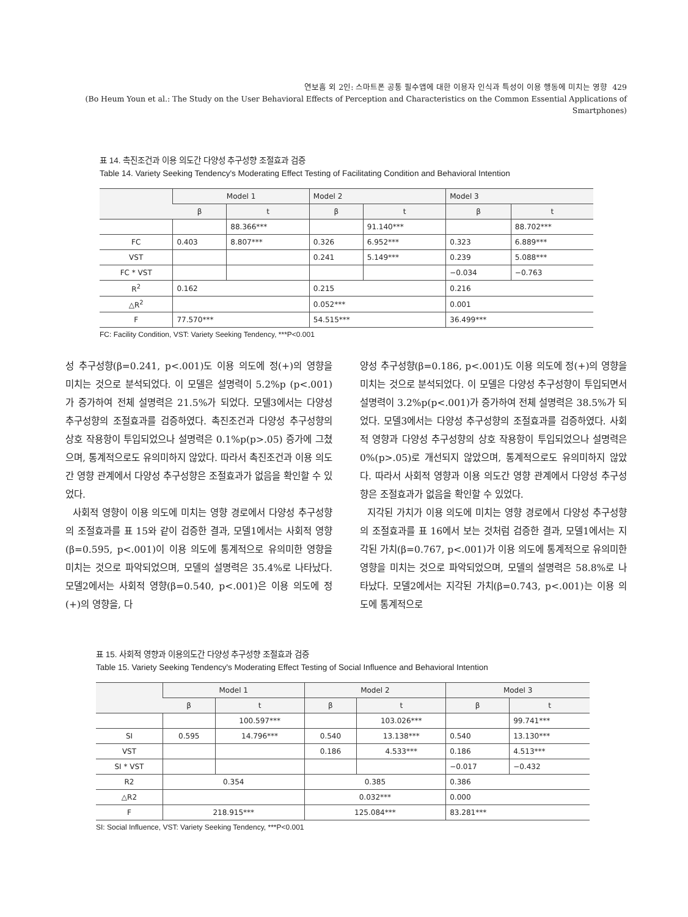연보흠 외 2인: 스마트폰 공통 필수앱에 대한 이용자 인식과 특성이 이용 행동에 미치는 영향 429
(Bo Heum Youn et al.: The Study on the User Behavioral Effects of Perception and Characteristics on the Common Essential Applications of Smartphones)
표 14. 촉진조건과 이용 의도간 다양성 추구성향 조절효과 검증
Table 14. Variety Seeking Tendency's Moderating Effect Testing of Facilitating Condition and Behavioral Intention
| | Model 1 | | Model 2 | | Model 3 | |
| --- | --- | --- | --- | --- | --- | --- |
| | β | t | β | t | β | t |
| | | 88.366*** | | 91.140*** | | 88.702*** |
| FC | 0.403 | 8.807*** | 0.326 | 6.952*** | 0.323 | 6.889*** |
| VST | | | 0.241 | 5.149*** | 0.239 | 5.088*** |
| FC * VST | | | | | −0.034 | −0.763 |
| R<sup>2</sup> | 0.162 | | 0.215 | | 0.216 | |
| △R<sup>2</sup> | | | 0.052*** | | 0.001 | |
| F | 77.570*** | | 54.515*** | | 36.499*** | |
FC: Facility Condition, VST: Variety Seeking Tendency, ***P<0.001
성 추구성향(β=0.241, p<.001)도 이용 의도에 정(+)의 영향을 미치는 것으로 분석되었다. 이 모델은 설명력이 5.2%p (p<.001)가 증가하여 전체 설명력은 21.5%가 되었다. 모델3에서는 다양성 추구성향의 조절효과를 검증하였다. 촉진조건과 다양성 추구성향의 상호 작용항이 투입되었으나 설명력은 0.1%p(p>.05) 증가에 그쳤으며, 통계적으로도 유의미하지 않았다. 따라서 촉진조건과 이용 의도간 영향 관계에서 다양성 추구성향은 조절효과가 없음을 확인할 수 있었다.
사회적 영향이 이용 의도에 미치는 영향 경로에서 다양성 추구성향의 조절효과를 표 15와 같이 검증한 결과, 모델1에서는 사회적 영향(β=0.595, p<.001)이 이용 의도에 통계적으로 유의미한 영향을 미치는 것으로 파악되었으며, 모델의 설명력은 35.4%로 나타났다. 모델2에서는 사회적 영향(β=0.540, p<.001)은 이용 의도에 정(+)의 영향을, 다
양성 추구성향(β=0.186, p<.001)도 이용 의도에 정(+)의 영향을 미치는 것으로 분석되었다. 이 모델은 다양성 추구성향이 투입되면서 설명력이 3.2%p(p<.001)가 증가하여 전체 설명력은 38.5%가 되었다. 모델3에서는 다양성 추구성향의 조절효과를 검증하였다. 사회적 영향과 다양성 추구성향의 상호 작용항이 투입되었으나 설명력은 0%(p>.05)로 개선되지 않았으며, 통계적으로도 유의미하지 않았다. 따라서 사회적 영향과 이용 의도간 영향 관계에서 다양성 추구성향은 조절효과가 없음을 확인할 수 있었다.
지각된 가치가 이용 의도에 미치는 영향 경로에서 다양성 추구성향의 조절효과를 표 16에서 보는 것처럼 검증한 결과, 모델1에서는 지각된 가치(β=0.767, p<.001)가 이용 의도에 통계적으로 유의미한 영향을 미치는 것으로 파악되었으며, 모델의 설명력은 58.8%로 나타났다. 모델2에서는 지각된 가치(β=0.743, p<.001)는 이용 의도에 통계적으로
표 15. 사회적 영향과 이용의도간 다양성 추구성향 조절효과 검증
Table 15. Variety Seeking Tendency's Moderating Effect Testing of Social Influence and Behavioral Intention
| | Model 1 | | Model 2 | | Model 3 | |
| --- | --- | --- | --- | --- | --- | --- |
| | β | t | β | t | β | t |
| | | 100.597*** | | 103.026*** | | 99.741*** |
| SI | 0.595 | 14.796*** | 0.540 | 13.138*** | 0.540 | 13.130*** |
| VST | | | 0.186 | 4.533*** | 0.186 | 4.513*** |
| SI * VST | | | | | −0.017 | −0.432 |
| R2 | 0.354 | | 0.385 | | 0.386 | |
| △R2 | | | 0.032*** | | 0.000 | |
| F | 218.915*** | | 125.084*** | | 83.281*** | |
SI: Social Influence, VST: Variety Seeking Tendency, ***P<0.001